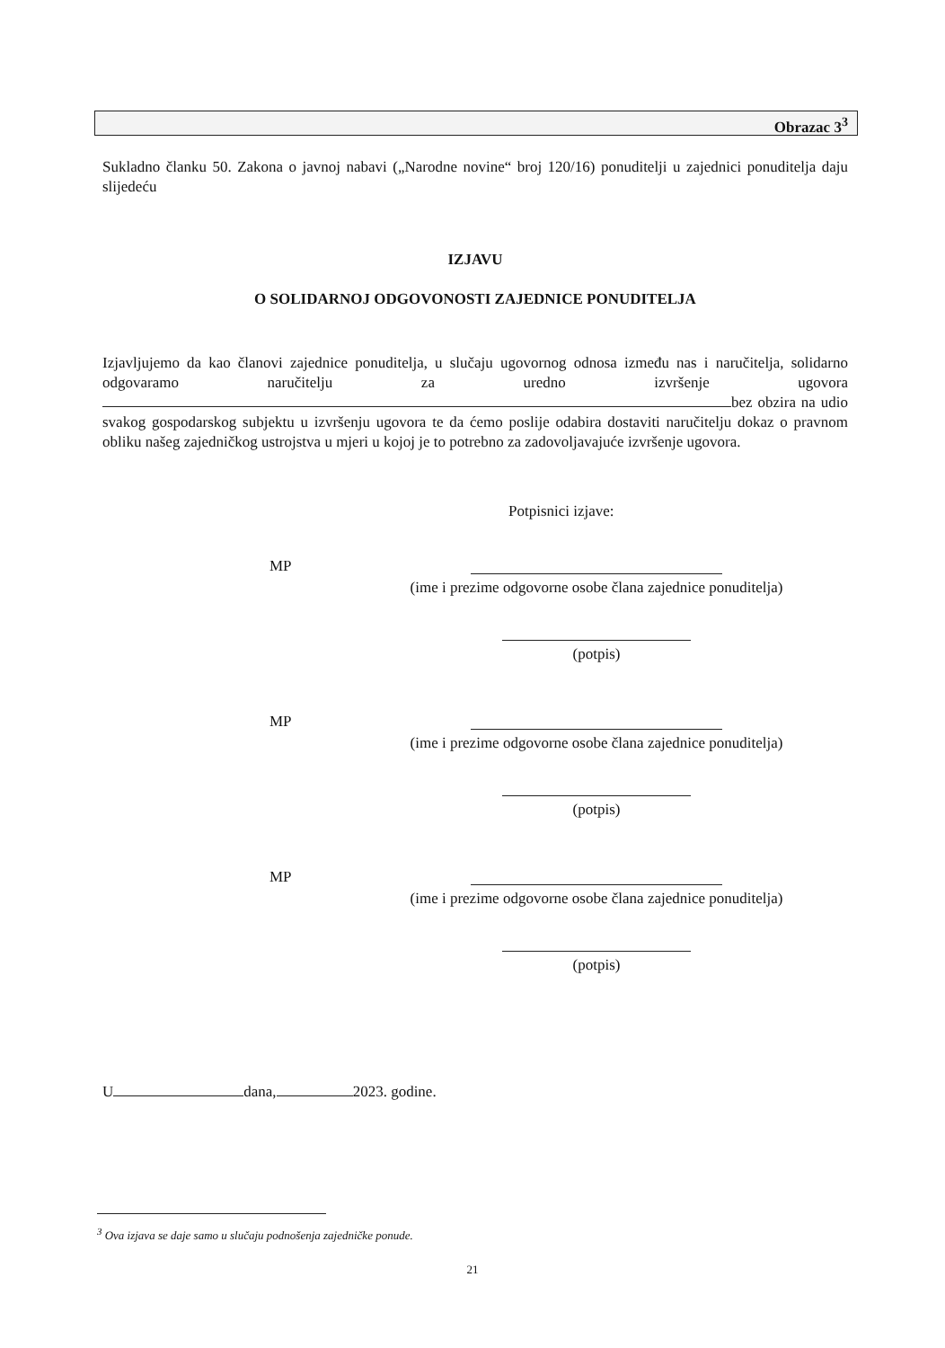Obrazac 3<sup>3</sup>
Sukladno članku 50. Zakona o javnoj nabavi („Narodne novine“ broj 120/16) ponuditelji u zajednici ponuditelja daju slijedeću
IZJAVU
O SOLIDARNOJ ODGOVONOSTI ZAJEDNICE PONUDITELJA
Izjavljujemo da kao članovi zajednice ponuditelja, u slučaju ugovornog odnosa između nas i naručitelja, solidarno odgovaramo naručitelju za uredno izvršenje ugovora bez obzira na udio svakog gospodarskog subjektu u izvršenju ugovora te da ćemo poslije odabira dostaviti naručitelju dokaz o pravnom obliku našeg zajedničkog ustrojstva u mjeri u kojoj je to potrebno za zadovoljavajuće izvršenje ugovora.
Potpisnici izjave:
MP (ime i prezime odgovorne osobe člana zajednice ponuditelja)
(potpis)
MP (ime i prezime odgovorne osobe člana zajednice ponuditelja)
(potpis)
MP (ime i prezime odgovorne osobe člana zajednice ponuditelja)
(potpis)
U dana, 2023. godine.
<sup>3</sup> Ova izjava se daje samo u slučaju podnošenja zajedničke ponude.
21